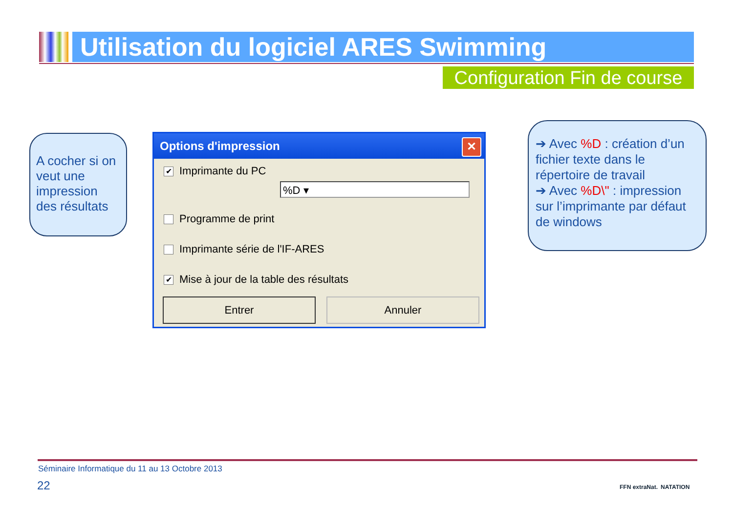Utilisation du logiciel ARES Swimming
Configuration Fin de course
A cocher si on veut une impression des résultats
Options d'impression
✕
✔ Imprimante du PC
%D ▾
Programme de print
Imprimante série de l'IF-ARES
✔ Mise à jour de la table des résultats
Entrer Annuler
➔ Avec %D : création d’un fichier texte dans le répertoire de travail
➔ Avec %D\" : impression sur l’imprimante par défaut de windows
Séminaire Informatique du 11 au 13 Octobre 2013
22 FFN extraNat. NATATION